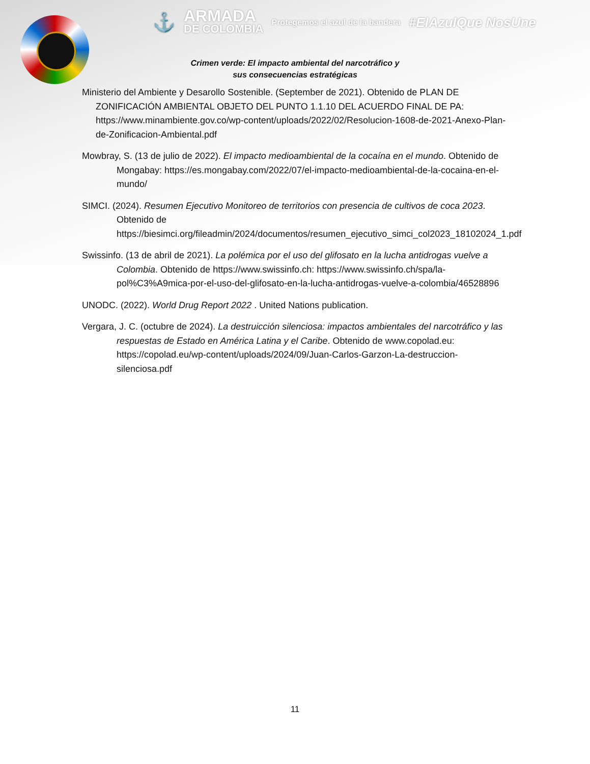⚓ ARMADA
DE COLOMBIA Protegemos el azul de la bandera #ElAzulQue NosUne
Crimen verde: El impacto ambiental del narcotráfico y
sus consecuencias estratégicas
Ministerio del Ambiente y Desarollo Sostenible. (September de 2021). Obtenido de PLAN DE ZONIFICACIÓN AMBIENTAL OBJETO DEL PUNTO 1.1.10 DEL ACUERDO FINAL DE PA: https://www.minambiente.gov.co/wp-content/uploads/2022/02/Resolucion-1608-de-2021-Anexo-Plan-de-Zonificacion-Ambiental.pdf
Mowbray, S. (13 de julio de 2022). El impacto medioambiental de la cocaína en el mundo. Obtenido de Mongabay: https://es.mongabay.com/2022/07/el-impacto-medioambiental-de-la-cocaina-en-el-mundo/
SIMCI. (2024). Resumen Ejecutivo Monitoreo de territorios con presencia de cultivos de coca 2023. Obtenido de https://biesimci.org/fileadmin/2024/documentos/resumen_ejecutivo_simci_col2023_18102024_1.pdf
Swissinfo. (13 de abril de 2021). La polémica por el uso del glifosato en la lucha antidrogas vuelve a Colombia. Obtenido de https://www.swissinfo.ch: https://www.swissinfo.ch/spa/la-pol%C3%A9mica-por-el-uso-del-glifosato-en-la-lucha-antidrogas-vuelve-a-colombia/46528896
UNODC. (2022). World Drug Report 2022 . United Nations publication.
Vergara, J. C. (octubre de 2024). La destruicción silenciosa: impactos ambientales del narcotráfico y las respuestas de Estado en América Latina y el Caribe. Obtenido de www.copolad.eu: https://copolad.eu/wp-content/uploads/2024/09/Juan-Carlos-Garzon-La-destruccion-silenciosa.pdf
11